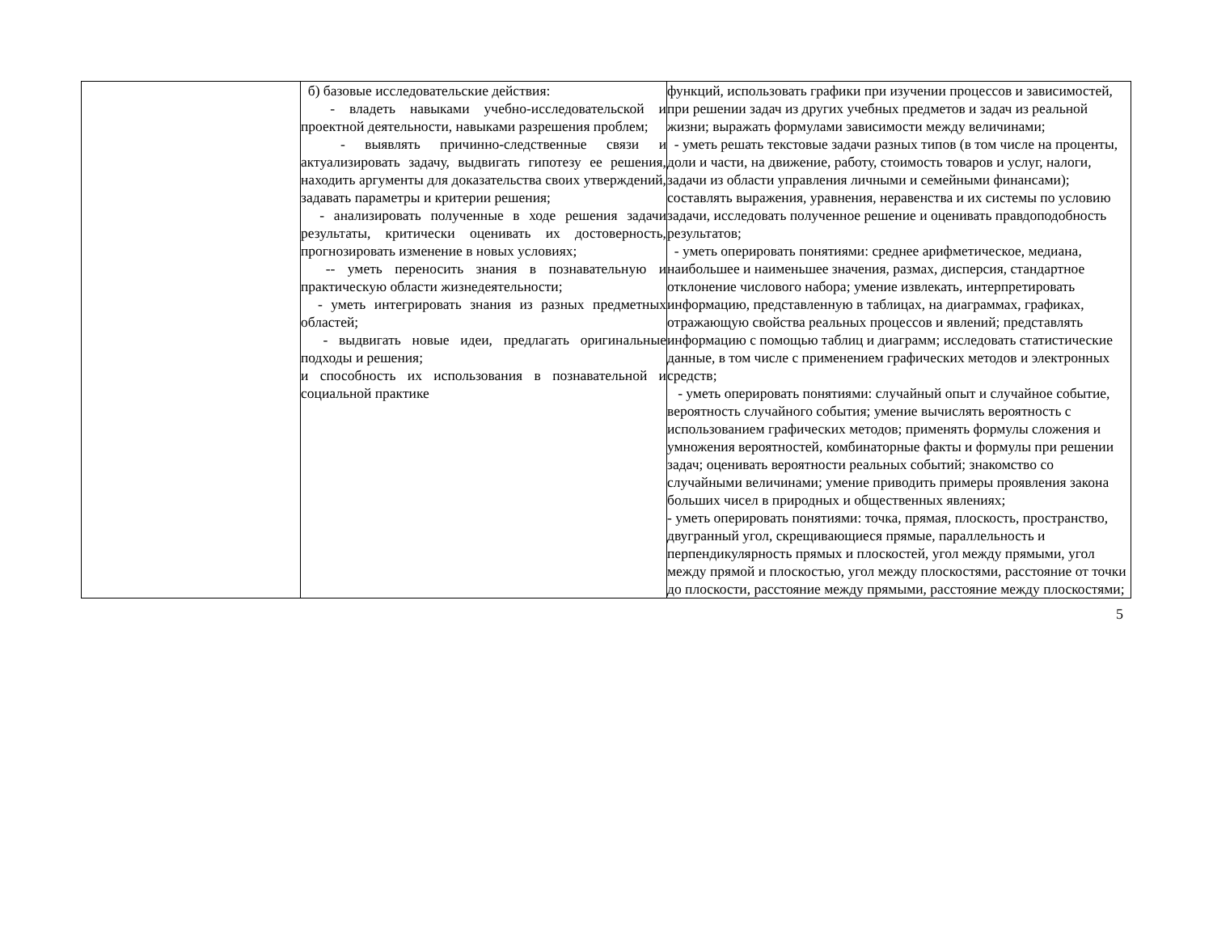| | б) базовые исследовательские действия: - владеть навыками учебно-исследовательской и проектной деятельности, навыками разрешения проблем; - выявлять причинно-следственные связи и актуализировать задачу, выдвигать гипотезу ее решения, находить аргументы для доказательства своих утверждений, задавать параметры и критерии решения; - анализировать полученные в ходе решения задачи результаты, критически оценивать их достоверность, прогнозировать изменение в новых условиях; -- уметь переносить знания в познавательную и практическую области жизнедеятельности; - уметь интегрировать знания из разных предметных областей; - выдвигать новые идеи, предлагать оригинальные подходы и решения; и способность их использования в познавательной и социальной практике | функций, использовать графики при изучении процессов и зависимостей, при решении задач из других учебных предметов и задач из реальной жизни; выражать формулами зависимости между величинами; - уметь решать текстовые задачи разных типов (в том числе на проценты, доли и части, на движение, работу, стоимость товаров и услуг, налоги, задачи из области управления личными и семейными финансами); составлять выражения, уравнения, неравенства и их системы по условию задачи, исследовать полученное решение и оценивать правдоподобность результатов; - уметь оперировать понятиями: среднее арифметическое, медиана, наибольшее и наименьшее значения, размах, дисперсия, стандартное отклонение числового набора; умение извлекать, интерпретировать информацию, представленную в таблицах, на диаграммах, графиках, отражающую свойства реальных процессов и явлений; представлять информацию с помощью таблиц и диаграмм; исследовать статистические данные, в том числе с применением графических методов и электронных средств; - уметь оперировать понятиями: случайный опыт и случайное событие, вероятность случайного события; умение вычислять вероятность с использованием графических методов; применять формулы сложения и умножения вероятностей, комбинаторные факты и формулы при решении задач; оценивать вероятности реальных событий; знакомство со случайными величинами; умение приводить примеры проявления закона больших чисел в природных и общественных явлениях; - уметь оперировать понятиями: точка, прямая, плоскость, пространство, двугранный угол, скрещивающиеся прямые, параллельность и перпендикулярность прямых и плоскостей, угол между прямыми, угол между прямой и плоскостью, угол между плоскостями, расстояние от точки до плоскости, расстояние между прямыми, расстояние между плоскостями; |
5